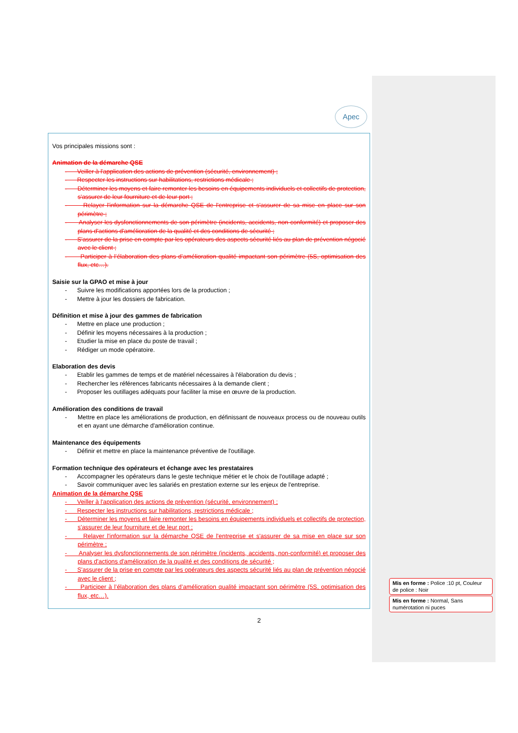Apec
Vos principales missions sont :
Animation de la démarche QSE
- Veiller à l'application des actions de prévention (sécurité, environnement) ;
- Respecter les instructions sur habilitations, restrictions médicale ;
- Déterminer les moyens et faire remonter les besoins en équipements individuels et collectifs de protection, s'assurer de leur fourniture et de leur port ;
- Relayer l'information sur la démarche QSE de l'entreprise et s'assurer de sa mise en place sur son périmètre ;
- Analyser les dysfonctionnements de son périmètre (incidents, accidents, non-conformité) et proposer des plans d'actions d'amélioration de la qualité et des conditions de sécurité ;
- S'assurer de la prise en compte par les opérateurs des aspects sécurité liés au plan de prévention négocié avec le client ;
- Participer à l’élaboration des plans d’amélioration qualité impactant son périmètre (5S, optimisation des flux, etc…).
Saisie sur la GPAO et mise à jour
- Suivre les modifications apportées lors de la production ;
- Mettre à jour les dossiers de fabrication.
Définition et mise à jour des gammes de fabrication
- Mettre en place une production ;
- Définir les moyens nécessaires à la production ;
- Etudier la mise en place du poste de travail ;
- Rédiger un mode opératoire.
Elaboration des devis
- Etablir les gammes de temps et de matériel nécessaires à l'élaboration du devis ;
- Rechercher les références fabricants nécessaires à la demande client ;
- Proposer les outillages adéquats pour faciliter la mise en œuvre de la production.
Amélioration des conditions de travail
- Mettre en place les améliorations de production, en définissant de nouveaux process ou de nouveau outils et en ayant une démarche d'amélioration continue.
Maintenance des équipements
- Définir et mettre en place la maintenance préventive de l'outillage.
Formation technique des opérateurs et échange avec les prestataires
- Accompagner les opérateurs dans le geste technique métier et le choix de l'outillage adapté ;
- Savoir communiquer avec les salariés en prestation externe sur les enjeux de l'entreprise.
Animation de la démarche QSE
- Veiller à l'application des actions de prévention (sécurité, environnement) ;
- Respecter les instructions sur habilitations, restrictions médicale ;
- Déterminer les moyens et faire remonter les besoins en équipements individuels et collectifs de protection, s'assurer de leur fourniture et de leur port ;
- Relayer l'information sur la démarche QSE de l'entreprise et s'assurer de sa mise en place sur son périmètre ;
- Analyser les dysfonctionnements de son périmètre (incidents, accidents, non-conformité) et proposer des plans d'actions d'amélioration de la qualité et des conditions de sécurité ;
- S'assurer de la prise en compte par les opérateurs des aspects sécurité liés au plan de prévention négocié avec le client ;
- Participer à l’élaboration des plans d’amélioration qualité impactant son périmètre (5S, optimisation des flux, etc…).
Mis en forme : Police :10 pt, Couleur de police : Noir
Mis en forme : Normal, Sans numérotation ni puces
2